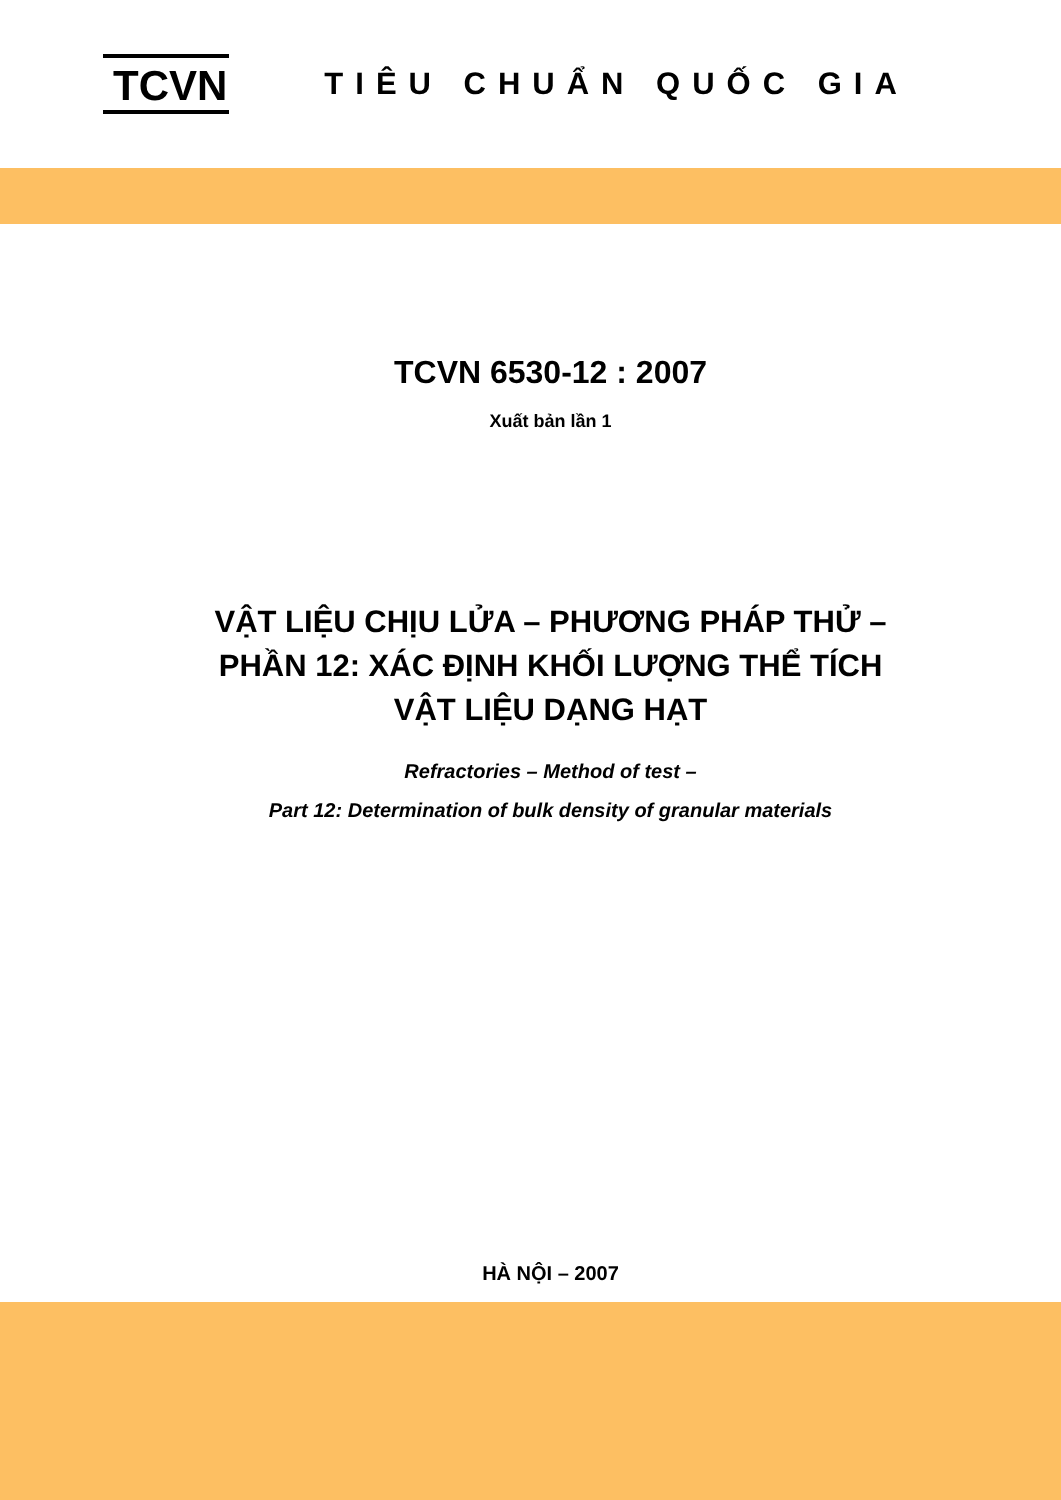TCVN
TIÊU CHUẨN QUỐC GIA
TCVN 6530-12 : 2007
Xuất bản lần 1
VẬT LIỆU CHỊU LỬA – PHƯƠNG PHÁP THỬ –
PHẦN 12: XÁC ĐỊNH KHỐI LƯỢNG THỂ TÍCH
VẬT LIỆU DẠNG HẠT
Refractories – Method of test –
Part 12: Determination of bulk density of granular materials
HÀ NỘI – 2007